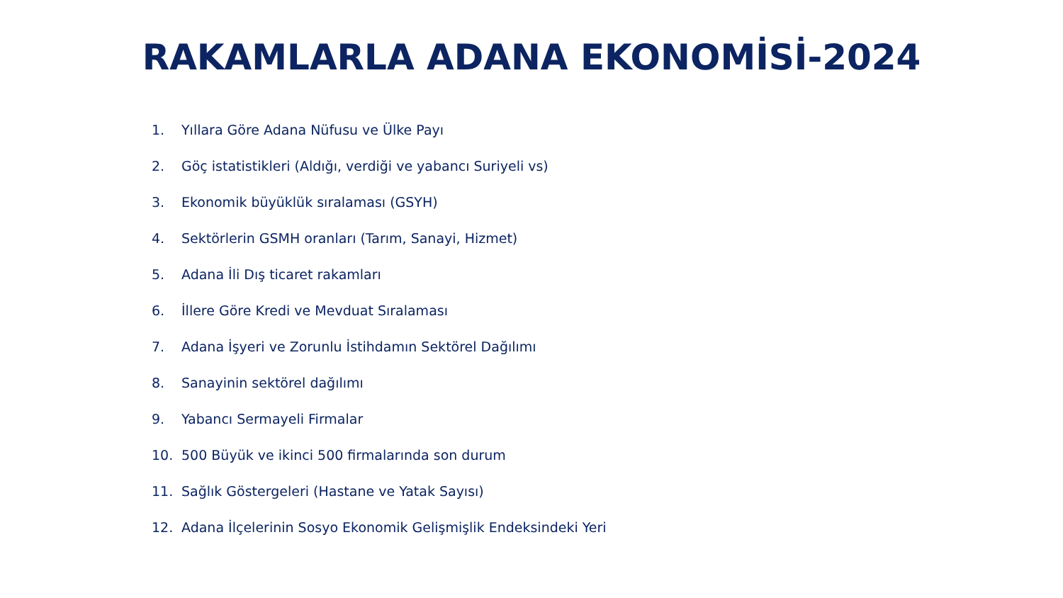RAKAMLARLA ADANA EKONOMİSİ-2024
1. Yıllara Göre Adana Nüfusu ve Ülke Payı
2. Göç istatistikleri (Aldığı, verdiği ve yabancı Suriyeli vs)
3. Ekonomik büyüklük sıralaması (GSYH)
4. Sektörlerin GSMH oranları (Tarım, Sanayi, Hizmet)
5. Adana İli Dış ticaret rakamları
6. İllere Göre Kredi ve Mevduat Sıralaması
7. Adana İşyeri ve Zorunlu İstihdamın Sektörel Dağılımı
8. Sanayinin sektörel dağılımı
9. Yabancı Sermayeli Firmalar
10. 500 Büyük ve ikinci 500 firmalarında son durum
11. Sağlık Göstergeleri (Hastane ve Yatak Sayısı)
12. Adana İlçelerinin Sosyo Ekonomik Gelişmişlik Endeksindeki Yeri